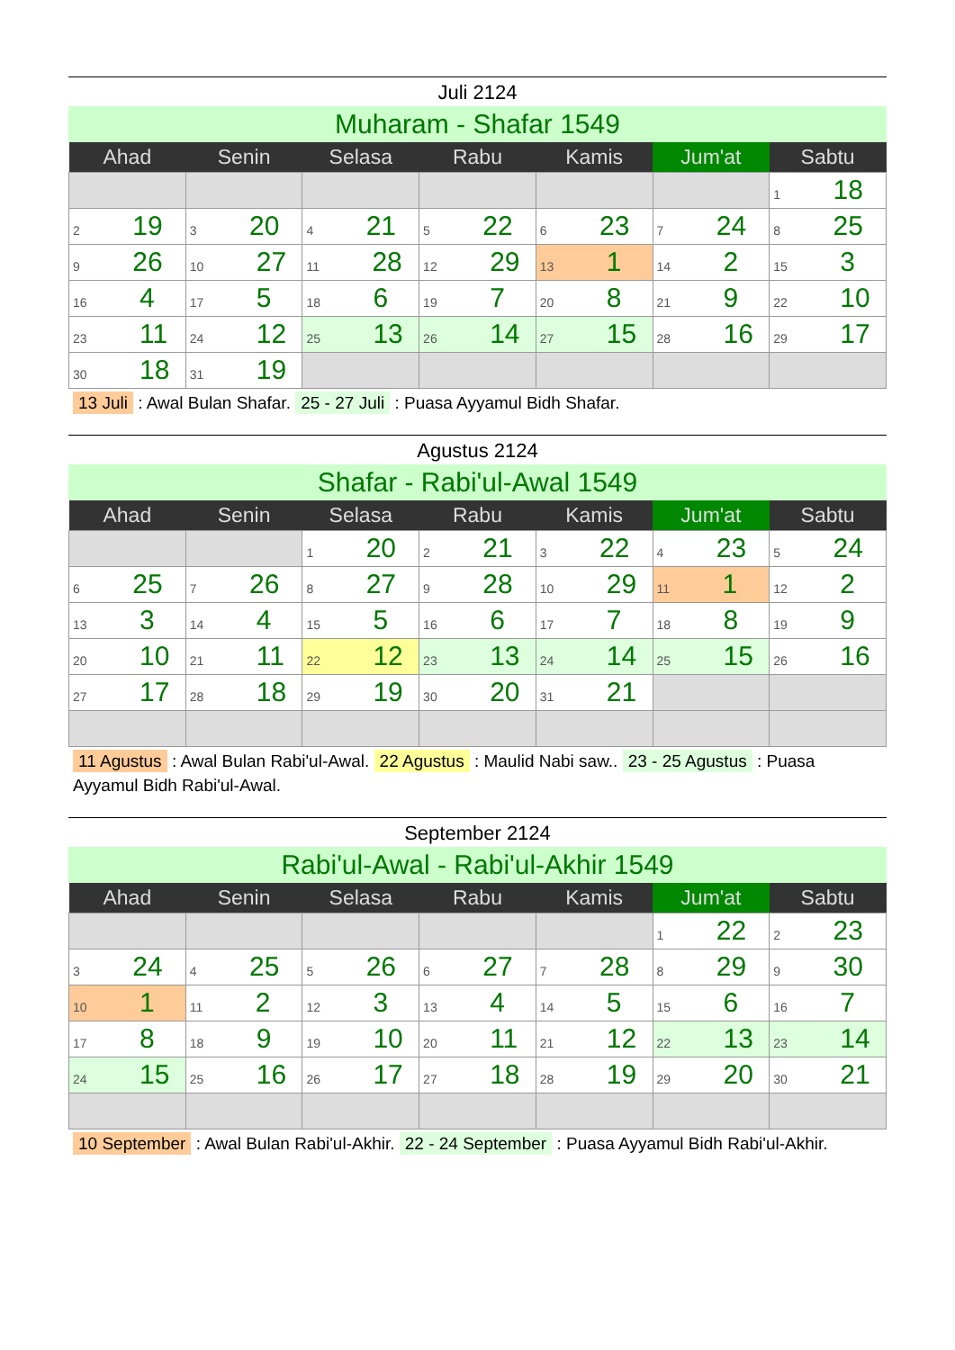Juli 2124
Muharam - Shafar 1549
| Ahad | Senin | Selasa | Rabu | Kamis | Jum'at | Sabtu |
| --- | --- | --- | --- | --- | --- | --- |
| | | | | | | 1 18 |
| 2 19 | 3 20 | 4 21 | 5 22 | 6 23 | 7 24 | 8 25 |
| 9 26 | 10 27 | 11 28 | 12 29 | 13 1 | 14 2 | 15 3 |
| 16 4 | 17 5 | 18 6 | 19 7 | 20 8 | 21 9 | 22 10 |
| 23 11 | 24 12 | 25 13 | 26 14 | 27 15 | 28 16 | 29 17 |
| 30 18 | 31 19 | | | | | |
13 Juli : Awal Bulan Shafar. 25 - 27 Juli : Puasa Ayyamul Bidh Shafar.
Agustus 2124
Shafar - Rabi'ul-Awal 1549
| Ahad | Senin | Selasa | Rabu | Kamis | Jum'at | Sabtu |
| --- | --- | --- | --- | --- | --- | --- |
| | | 1 20 | 2 21 | 3 22 | 4 23 | 5 24 |
| 6 25 | 7 26 | 8 27 | 9 28 | 10 29 | 11 1 | 12 2 |
| 13 3 | 14 4 | 15 5 | 16 6 | 17 7 | 18 8 | 19 9 |
| 20 10 | 21 11 | 22 12 | 23 13 | 24 14 | 25 15 | 26 16 |
| 27 17 | 28 18 | 29 19 | 30 20 | 31 21 | | |
11 Agustus : Awal Bulan Rabi'ul-Awal. 22 Agustus : Maulid Nabi saw.. 23 - 25 Agustus : Puasa Ayyamul Bidh Rabi'ul-Awal.
September 2124
Rabi'ul-Awal - Rabi'ul-Akhir 1549
| Ahad | Senin | Selasa | Rabu | Kamis | Jum'at | Sabtu |
| --- | --- | --- | --- | --- | --- | --- |
| | | | | | 1 22 | 2 23 |
| 3 24 | 4 25 | 5 26 | 6 27 | 7 28 | 8 29 | 9 30 |
| 10 1 | 11 2 | 12 3 | 13 4 | 14 5 | 15 6 | 16 7 |
| 17 8 | 18 9 | 19 10 | 20 11 | 21 12 | 22 13 | 23 14 |
| 24 15 | 25 16 | 26 17 | 27 18 | 28 19 | 29 20 | 30 21 |
10 September : Awal Bulan Rabi'ul-Akhir. 22 - 24 September : Puasa Ayyamul Bidh Rabi'ul-Akhir.